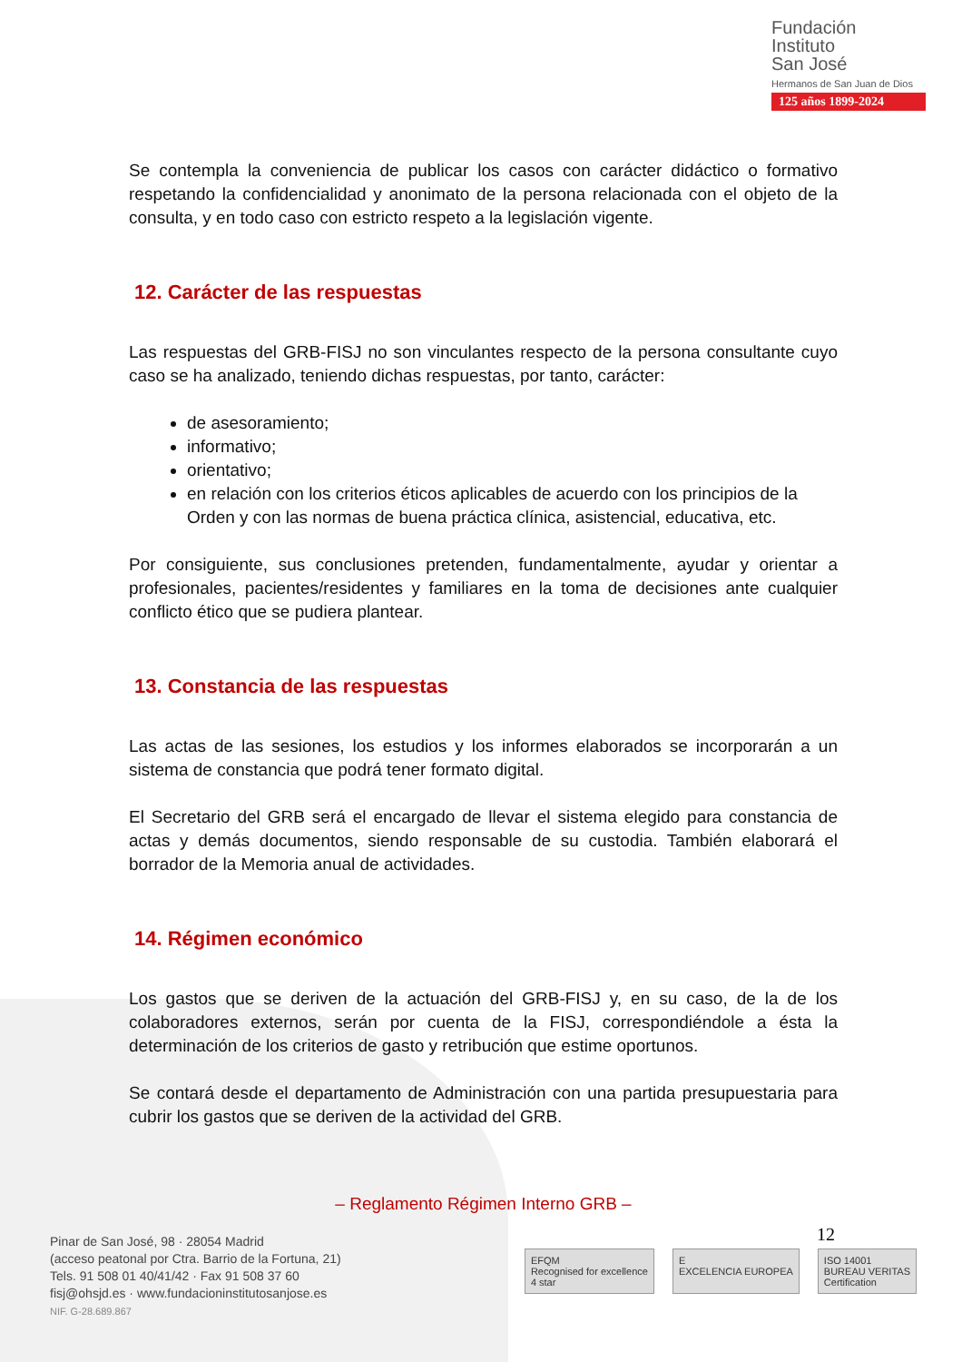Fundación
Instituto
San José
Hermanos de San Juan de Dios
125 años 1899-2024
Se contempla la conveniencia de publicar los casos con carácter didáctico o formativo respetando la confidencialidad y anonimato de la persona relacionada con el objeto de la consulta, y en todo caso con estricto respeto a la legislación vigente.
12. Carácter de las respuestas
Las respuestas del GRB-FISJ no son vinculantes respecto de la persona consultante cuyo caso se ha analizado, teniendo dichas respuestas, por tanto, carácter:
de asesoramiento;
informativo;
orientativo;
en relación con los criterios éticos aplicables de acuerdo con los principios de la Orden y con las normas de buena práctica clínica, asistencial, educativa, etc.
Por consiguiente, sus conclusiones pretenden, fundamentalmente, ayudar y orientar a profesionales, pacientes/residentes y familiares en la toma de decisiones ante cualquier conflicto ético que se pudiera plantear.
13. Constancia de las respuestas
Las actas de las sesiones, los estudios y los informes elaborados se incorporarán a un sistema de constancia que podrá tener formato digital.
El Secretario del GRB será el encargado de llevar el sistema elegido para constancia de actas y demás documentos, siendo responsable de su custodia. También elaborará el borrador de la Memoria anual de actividades.
14. Régimen económico
Los gastos que se deriven de la actuación del GRB-FISJ y, en su caso, de la de los colaboradores externos, serán por cuenta de la FISJ, correspondiéndole a ésta la determinación de los criterios de gasto y retribución que estime oportunos.
Se contará desde el departamento de Administración con una partida presupuestaria para cubrir los gastos que se deriven de la actividad del GRB.
– Reglamento Régimen Interno GRB –
12
Pinar de San José, 98 · 28054 Madrid
(acceso peatonal por Ctra. Barrio de la Fortuna, 21)
Tels. 91 508 01 40/41/42 · Fax 91 508 37 60
fisj@ohsjd.es · www.fundacioninstitutosanjose.es
NIF. G-28.689.867
EFQM
Recognised for excellence
4 star
E
EXCELENCIA EUROPEA
ISO 14001
BUREAU VERITAS
Certification